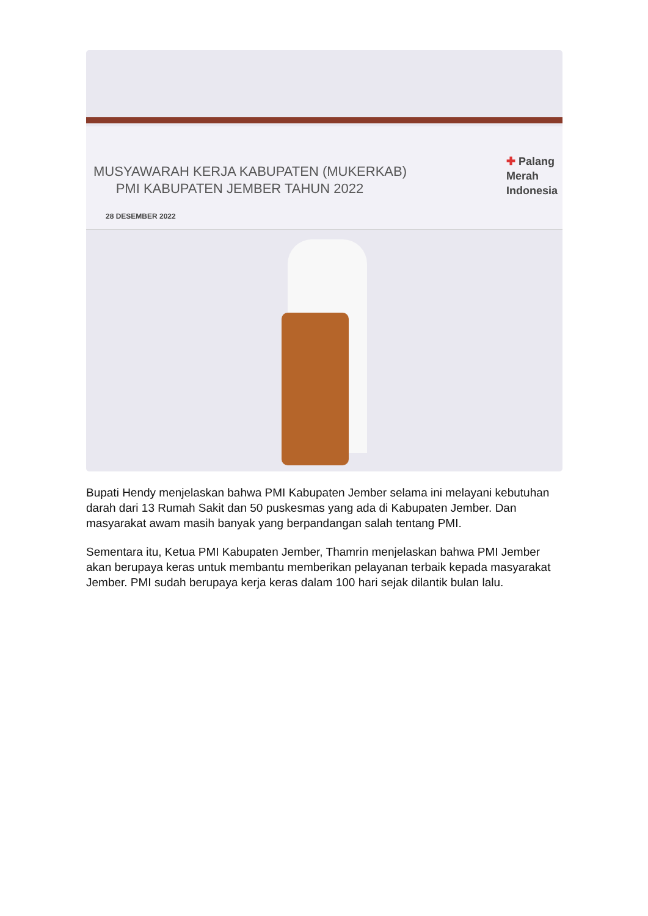MUSYAWARAH KERJA KABUPATEN (MUKERKAB)
PMI KABUPATEN JEMBER TAHUN 2022
28 DESEMBER 2022
✚ Palang
Merah
Indonesia
Bupati Hendy menjelaskan bahwa PMI Kabupaten Jember selama ini melayani kebutuhan darah dari 13 Rumah Sakit dan 50 puskesmas yang ada di Kabupaten Jember. Dan masyarakat awam masih banyak yang berpandangan salah tentang PMI.
Sementara itu, Ketua PMI Kabupaten Jember, Thamrin menjelaskan bahwa PMI Jember akan berupaya keras untuk membantu memberikan pelayanan terbaik kepada masyarakat Jember. PMI sudah berupaya kerja keras dalam 100 hari sejak dilantik bulan lalu.